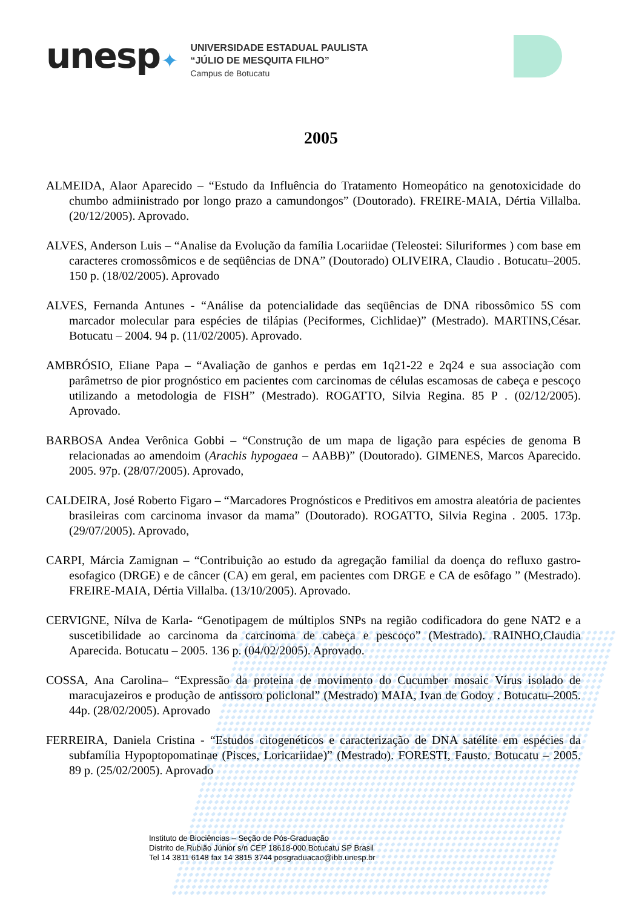unesp✦
UNIVERSIDADE ESTADUAL PAULISTA
“JÚLIO DE MESQUITA FILHO”
Campus de Botucatu
2005
ALMEIDA, Alaor Aparecido – “Estudo da Influência do Tratamento Homeopático na genotoxicidade do chumbo admiinistrado por longo prazo a camundongos” (Doutorado). FREIRE-MAIA, Dértia Villalba. (20/12/2005). Aprovado.
ALVES, Anderson Luis – “Analise da Evolução da família Locariidae (Teleostei: Siluriformes ) com base em caracteres cromossômicos e de seqüências de DNA” (Doutorado) OLIVEIRA, Claudio . Botucatu–2005. 150 p. (18/02/2005). Aprovado
ALVES, Fernanda Antunes - “Análise da potencialidade das seqüências de DNA ribossômico 5S com marcador molecular para espécies de tilápias (Peciformes, Cichlidae)” (Mestrado). MARTINS,César. Botucatu – 2004. 94 p. (11/02/2005). Aprovado.
AMBRÓSIO, Eliane Papa – “Avaliação de ganhos e perdas em 1q21-22 e 2q24 e sua associação com parâmetrso de pior prognóstico em pacientes com carcinomas de células escamosas de cabeça e pescoço utilizando a metodologia de FISH” (Mestrado). ROGATTO, Silvia Regina. 85 P . (02/12/2005). Aprovado.
BARBOSA Andea Verônica Gobbi – “Construção de um mapa de ligação para espécies de genoma B relacionadas ao amendoim (Arachis hypogaea – AABB)” (Doutorado). GIMENES, Marcos Aparecido. 2005. 97p. (28/07/2005). Aprovado,
CALDEIRA, José Roberto Figaro – “Marcadores Prognósticos e Preditivos em amostra aleatória de pacientes brasileiras com carcinoma invasor da mama” (Doutorado). ROGATTO, Silvia Regina . 2005. 173p. (29/07/2005). Aprovado,
CARPI, Márcia Zamignan – “Contribuição ao estudo da agregação familial da doença do refluxo gastro-esofagico (DRGE) e de câncer (CA) em geral, em pacientes com DRGE e CA de esôfago ” (Mestrado). FREIRE-MAIA, Dértia Villalba. (13/10/2005). Aprovado.
CERVIGNE, Nílva de Karla- “Genotipagem de múltiplos SNPs na região codificadora do gene NAT2 e a suscetibilidade ao carcinoma da carcinoma de cabeça e pescoço” (Mestrado). RAINHO,Claudia Aparecida. Botucatu – 2005. 136 p. (04/02/2005). Aprovado.
COSSA, Ana Carolina– “Expressão da proteina de movimento do Cucumber mosaic Vírus isolado de maracujazeiros e produção de antissoro policlonal” (Mestrado) MAIA, Ivan de Godoy . Botucatu–2005. 44p. (28/02/2005). Aprovado
FERREIRA, Daniela Cristina - “Estudos citogenéticos e caracterização de DNA satélite em espécies da subfamília Hypoptopomatinae (Pisces, Loricariidae)” (Mestrado). FORESTI, Fausto. Botucatu – 2005. 89 p. (25/02/2005). Aprovado
Instituto de Biociências – Seção de Pós-Graduação
Distrito de Rubião Júnior s/n CEP 18618-000 Botucatu SP Brasil
Tel 14 3811 6148 fax 14 3815 3744 posgraduacao@ibb.unesp.br